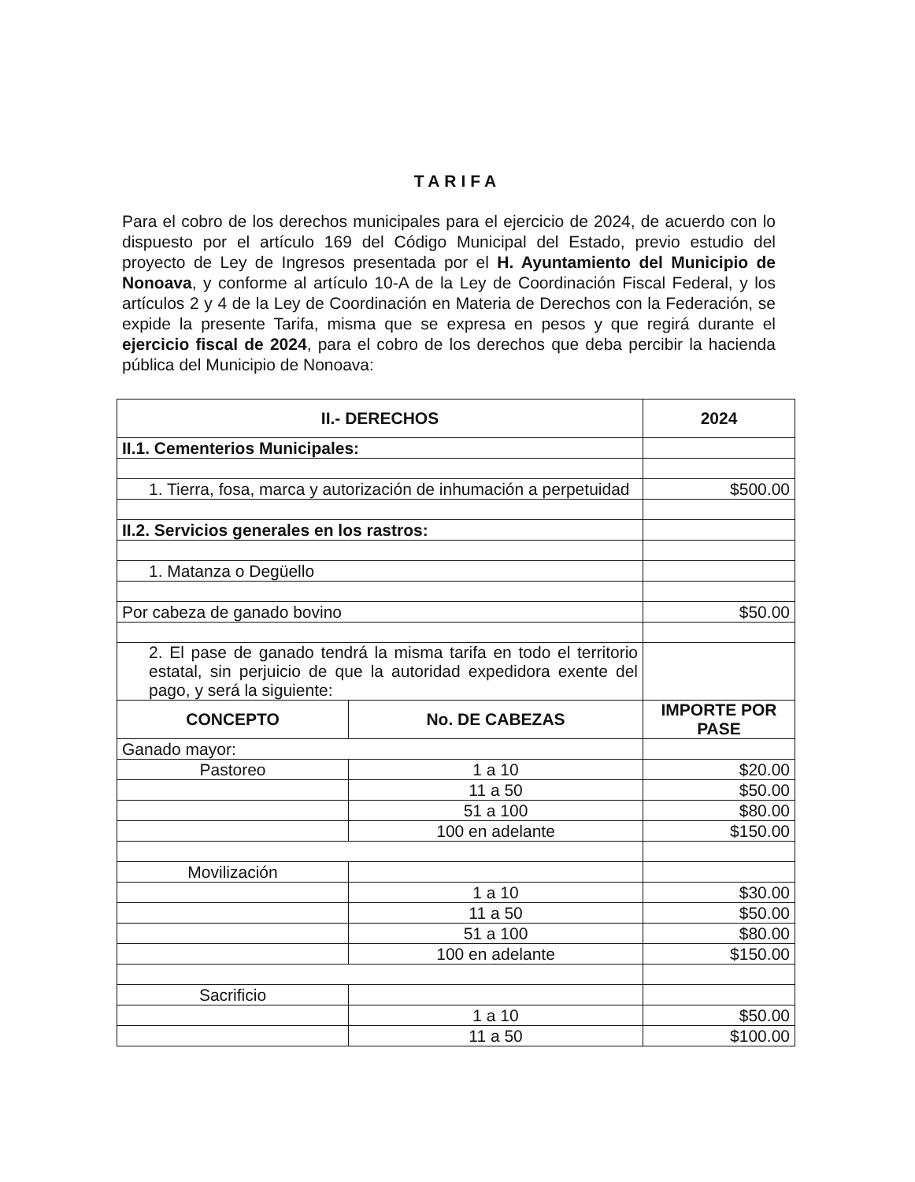TARIFA
Para el cobro de los derechos municipales para el ejercicio de 2024, de acuerdo con lo dispuesto por el artículo 169 del Código Municipal del Estado, previo estudio del proyecto de Ley de Ingresos presentada por el H. Ayuntamiento del Municipio de Nonoava, y conforme al artículo 10-A de la Ley de Coordinación Fiscal Federal, y los artículos 2 y 4 de la Ley de Coordinación en Materia de Derechos con la Federación, se expide la presente Tarifa, misma que se expresa en pesos y que regirá durante el ejercicio fiscal de 2024, para el cobro de los derechos que deba percibir la hacienda pública del Municipio de Nonoava:
| II.- DERECHOS | | 2024 |
| --- | --- | --- |
| II.1. Cementerios Municipales: | | |
| 1. Tierra, fosa, marca y autorización de inhumación a perpetuidad | | $500.00 |
| II.2. Servicios generales en los rastros: | | |
| 1. Matanza o Degüello | | |
| Por cabeza de ganado bovino | | $50.00 |
| 2. El pase de ganado tendrá la misma tarifa en todo el territorio estatal, sin perjuicio de que la autoridad expedidora exente del pago, y será la siguiente: | | |
| CONCEPTO | No. DE CABEZAS | IMPORTE POR PASE |
| Ganado mayor: | | |
| Pastoreo | 1 a 10 | $20.00 |
| | 11 a 50 | $50.00 |
| | 51 a 100 | $80.00 |
| | 100 en adelante | $150.00 |
| Movilización | | |
| | 1 a 10 | $30.00 |
| | 11 a 50 | $50.00 |
| | 51 a 100 | $80.00 |
| | 100 en adelante | $150.00 |
| Sacrificio | | |
| | 1 a 10 | $50.00 |
| | 11 a 50 | $100.00 |